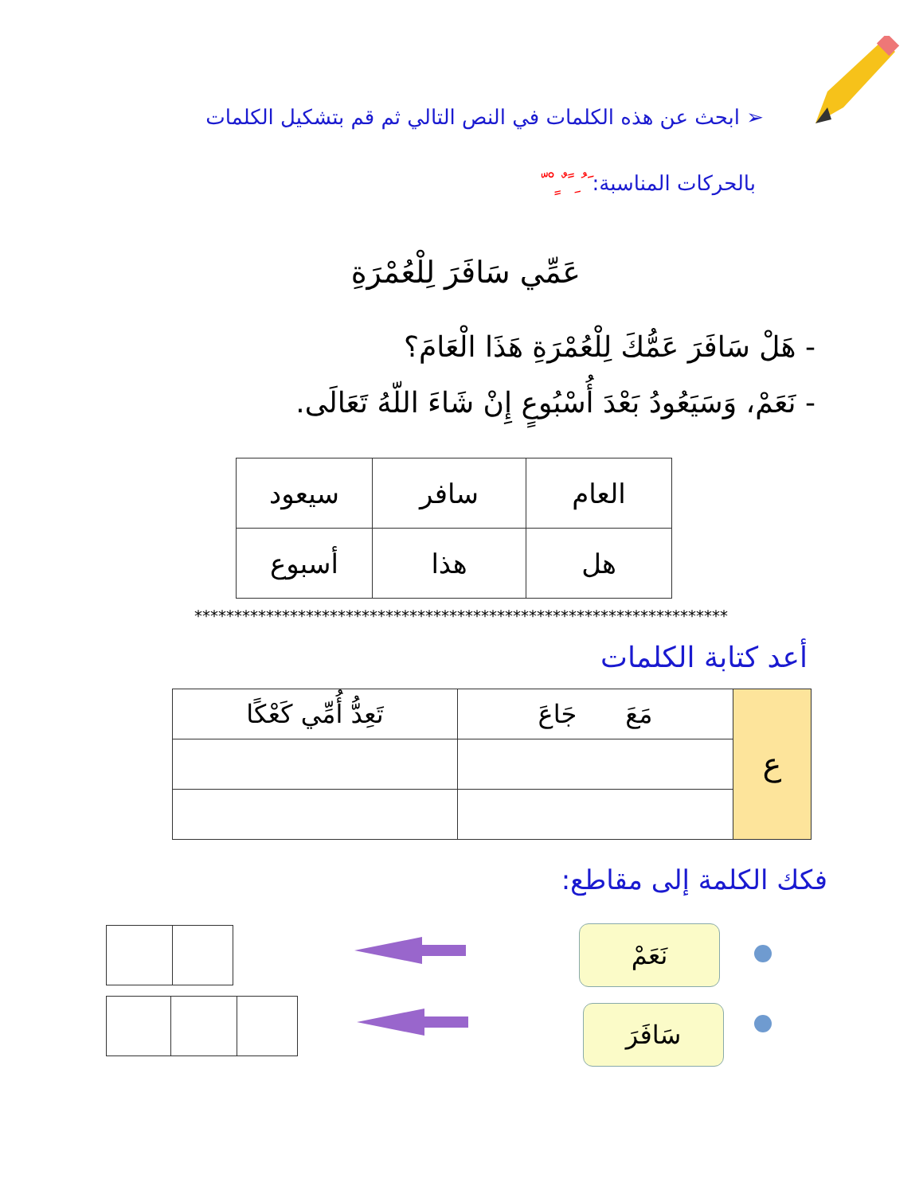➢ ابحث عن هذه الكلمات في النص التالي ثم قم بتشكيل الكلمات
بالحركات المناسبة: َ ُ ِ ً ٌ ٍ ْ ّ
عَمِّي سَافَرَ لِلْعُمْرَةِ
- هَلْ سَافَرَ عَمُّكَ لِلْعُمْرَةِ هَذَا الْعَامَ؟
- نَعَمْ، وَسَيَعُودُ بَعْدَ أُسْبُوعٍ إِنْ شَاءَ اللّهُ تَعَالَى.
| العام | سافر | سيعود |
| هل | هذا | أسبوع |
*******************************************************************
أعد كتابة الكلمات
| ع | مَعَ جَاعَ | تَعِدُّ أُمِّي كَعْكًا |
فكك الكلمة إلى مقاطع:
نَعَمْ
سَافَرَ